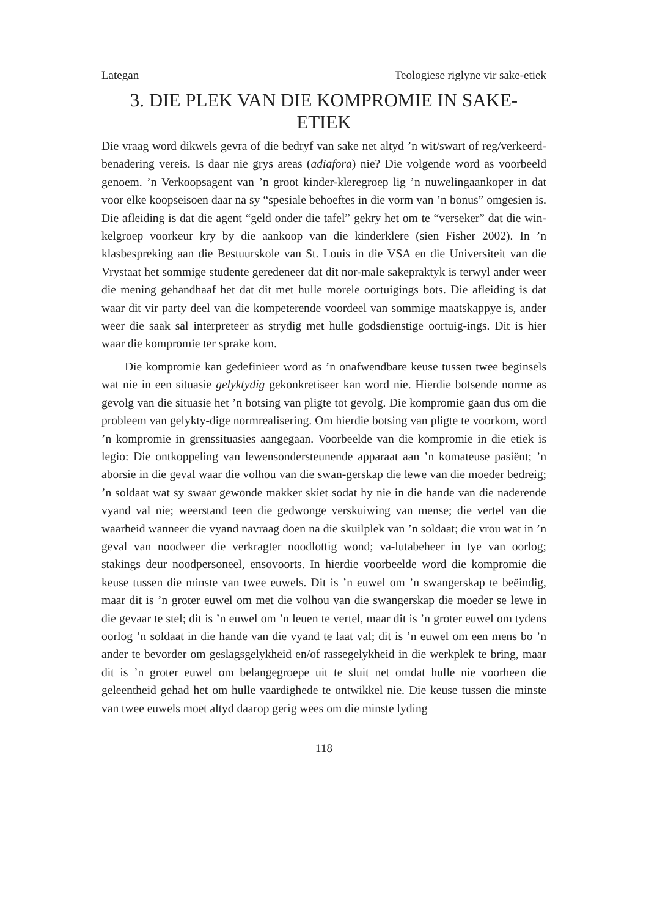Lategan Teologiese riglyne vir sake-etiek
3. DIE PLEK VAN DIE KOMPROMIE IN SAKE-
ETIEK
Die vraag word dikwels gevra of die bedryf van sake net altyd ’n wit/swart of reg/verkeerd-benadering vereis. Is daar nie grys areas (adiafora) nie? Die volgende word as voorbeeld genoem. ’n Verkoopsagent van ’n groot kinder-kleregroep lig ’n nuwelingaankoper in dat voor elke koopseisoen daar na sy “spesiale behoeftes in die vorm van ’n bonus” omgesien is. Die afleiding is dat die agent “geld onder die tafel” gekry het om te “verseker” dat die win-kelgroep voorkeur kry by die aankoop van die kinderklere (sien Fisher 2002). In ’n klasbespreking aan die Bestuurskole van St. Louis in die VSA en die Universiteit van die Vrystaat het sommige studente geredeneer dat dit nor-male sakepraktyk is terwyl ander weer die mening gehandhaaf het dat dit met hulle morele oortuigings bots. Die afleiding is dat waar dit vir party deel van die kompeterende voordeel van sommige maatskappye is, ander weer die saak sal interpreteer as strydig met hulle godsdienstige oortuig-ings. Dit is hier waar die kompromie ter sprake kom.
Die kompromie kan gedefinieer word as ’n onafwendbare keuse tussen twee beginsels wat nie in een situasie gelyktydig gekonkretiseer kan word nie. Hierdie botsende norme as gevolg van die situasie het ’n botsing van pligte tot gevolg. Die kompromie gaan dus om die probleem van gelykty-dige normrealisering. Om hierdie botsing van pligte te voorkom, word ’n kompromie in grenssituasies aangegaan. Voorbeelde van die kompromie in die etiek is legio: Die ontkoppeling van lewensondersteunende apparaat aan ’n komateuse pasiënt; ’n aborsie in die geval waar die volhou van die swan-gerskap die lewe van die moeder bedreig; ’n soldaat wat sy swaar gewonde makker skiet sodat hy nie in die hande van die naderende vyand val nie; weerstand teen die gedwonge verskuiwing van mense; die vertel van die waarheid wanneer die vyand navraag doen na die skuilplek van ’n soldaat; die vrou wat in ’n geval van noodweer die verkragter noodlottig wond; va-lutabeheer in tye van oorlog; stakings deur noodpersoneel, ensovoorts. In hierdie voorbeelde word die kompromie die keuse tussen die minste van twee euwels. Dit is ’n euwel om ’n swangerskap te beëindig, maar dit is ’n groter euwel om met die volhou van die swangerskap die moeder se lewe in die gevaar te stel; dit is ’n euwel om ’n leuen te vertel, maar dit is ’n groter euwel om tydens oorlog ’n soldaat in die hande van die vyand te laat val; dit is ’n euwel om een mens bo ’n ander te bevorder om geslagsgelykheid en/of rassegelykheid in die werkplek te bring, maar dit is ’n groter euwel om belangegroepe uit te sluit net omdat hulle nie voorheen die geleentheid gehad het om hulle vaardighede te ontwikkel nie. Die keuse tussen die minste van twee euwels moet altyd daarop gerig wees om die minste lyding
118